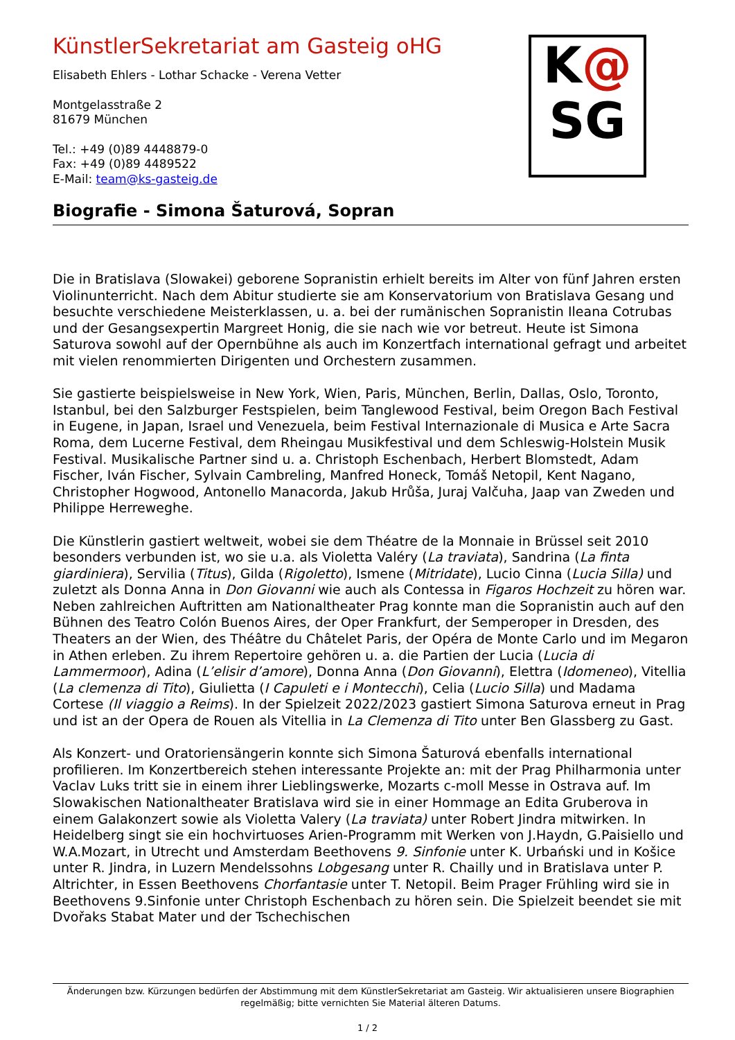K@
SG
KünstlerSekretariat am Gasteig oHG
Elisabeth Ehlers - Lothar Schacke - Verena Vetter
Montgelasstraße 2
81679 München
Tel.: +49 (0)89 4448879-0
Fax: +49 (0)89 4489522
E-Mail: team@ks-gasteig.de
Biografie - Simona Šaturová, Sopran
Die in Bratislava (Slowakei) geborene Sopranistin erhielt bereits im Alter von fünf Jahren ersten Violinunterricht. Nach dem Abitur studierte sie am Konservatorium von Bratislava Gesang und besuchte verschiedene Meisterklassen, u. a. bei der rumänischen Sopranistin Ileana Cotrubas und der Gesangsexpertin Margreet Honig, die sie nach wie vor betreut. Heute ist Simona Saturova sowohl auf der Opernbühne als auch im Konzertfach international gefragt und arbeitet mit vielen renommierten Dirigenten und Orchestern zusammen.
Sie gastierte beispielsweise in New York, Wien, Paris, München, Berlin, Dallas, Oslo, Toronto, Istanbul, bei den Salzburger Festspielen, beim Tanglewood Festival, beim Oregon Bach Festival in Eugene, in Japan, Israel und Venezuela, beim Festival Internazionale di Musica e Arte Sacra Roma, dem Lucerne Festival, dem Rheingau Musikfestival und dem Schleswig-Holstein Musik Festival. Musikalische Partner sind u. a. Christoph Eschenbach, Herbert Blomstedt, Adam Fischer, Iván Fischer, Sylvain Cambreling, Manfred Honeck, Tomáš Netopil, Kent Nagano, Christopher Hogwood, Antonello Manacorda, Jakub Hrůša, Juraj Valčuha, Jaap van Zweden und Philippe Herreweghe.
Die Künstlerin gastiert weltweit, wobei sie dem Théatre de la Monnaie in Brüssel seit 2010 besonders verbunden ist, wo sie u.a. als Violetta Valéry (La traviata), Sandrina (La finta giardiniera), Servilia (Titus), Gilda (Rigoletto), Ismene (Mitridate), Lucio Cinna (Lucia Silla) und zuletzt als Donna Anna in Don Giovanni wie auch als Contessa in Figaros Hochzeit zu hören war. Neben zahlreichen Auftritten am Nationaltheater Prag konnte man die Sopranistin auch auf den Bühnen des Teatro Colón Buenos Aires, der Oper Frankfurt, der Semperoper in Dresden, des Theaters an der Wien, des Théâtre du Châtelet Paris, der Opéra de Monte Carlo und im Megaron in Athen erleben. Zu ihrem Repertoire gehören u. a. die Partien der Lucia (Lucia di Lammermoor), Adina (L’elisir d’amore), Donna Anna (Don Giovanni), Elettra (Idomeneo), Vitellia (La clemenza di Tito), Giulietta (I Capuleti e i Montecchi), Celia (Lucio Silla) und Madama Cortese (Il viaggio a Reims). In der Spielzeit 2022/2023 gastiert Simona Saturova erneut in Prag und ist an der Opera de Rouen als Vitellia in La Clemenza di Tito unter Ben Glassberg zu Gast.
Als Konzert- und Oratoriensängerin konnte sich Simona Šaturová ebenfalls international profilieren. Im Konzertbereich stehen interessante Projekte an: mit der Prag Philharmonia unter Vaclav Luks tritt sie in einem ihrer Lieblingswerke, Mozarts c-moll Messe in Ostrava auf. Im Slowakischen Nationaltheater Bratislava wird sie in einer Hommage an Edita Gruberova in einem Galakonzert sowie als Violetta Valery (La traviata) unter Robert Jindra mitwirken. In Heidelberg singt sie ein hochvirtuoses Arien-Programm mit Werken von J.Haydn, G.Paisiello und W.A.Mozart, in Utrecht und Amsterdam Beethovens 9. Sinfonie unter K. Urbański und in Košice unter R. Jindra, in Luzern Mendelssohns Lobgesang unter R. Chailly und in Bratislava unter P. Altrichter, in Essen Beethovens Chorfantasie unter T. Netopil. Beim Prager Frühling wird sie in Beethovens 9.Sinfonie unter Christoph Eschenbach zu hören sein. Die Spielzeit beendet sie mit Dvořaks Stabat Mater und der Tschechischen
Änderungen bzw. Kürzungen bedürfen der Abstimmung mit dem KünstlerSekretariat am Gasteig. Wir aktualisieren unsere Biographien regelmäßig; bitte vernichten Sie Material älteren Datums.
1 / 2